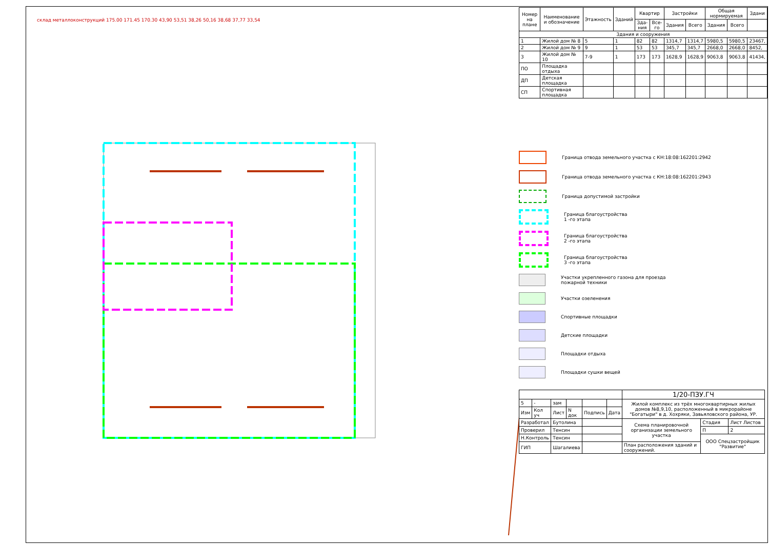склад металлоконструкций 175.00 171.45 170.30 43,90 53,51 38,26 50,16 38,68 37,77 33,54
| Номер на плане | Наименование и обозначение | Этажность | Зданий | Квартир | | Застройки | | Общая нормируемая | | Здани |
| --- | --- | --- | --- | --- | --- | --- | --- | --- | --- | --- |
| | | | | Зда-ния | Все-го | Здания | Всего | Здания | Всего | |
| Здания и сооружения | | | | | | | | | | |
| 1 | Жилой дом № 8 | 5 | 1 | 82 | 82 | 1314,7 | 1314,7 | 5980,5 | 5980,5 | 23467, |
| 2 | Жилой дом № 9 | 9 | 1 | 53 | 53 | 345,7 | 345,7 | 2668,0 | 2668,0 | 8452, |
| 3 | Жилой дом № 10 | 7-9 | 1 | 173 | 173 | 1628,9 | 1628,9 | 9063,8 | 9063,8 | 41434, |
| ПО | Площадка отдыха | | | | | | | | | |
| ДП | Детская площадка | | | | | | | | | |
| СП | Спортивная площадка | | | | | | | | | |
Граница отвода земельного участка с КН:18:08:162201:2942
Граница отвода земельного участка с КН:18:08:162201:2943
Граница допустимой застройки
Граница благоустройства
1 -го этапа
Граница благоустройства
2 -го этапа
Граница благоустройства
3 -го этапа
Участки укрепленного газона для проезда
пожарной техники
Участки озеленения
Спортивные площадки
Детские площадки
Площадки отдыха
Площадки сушки вещей
| | | | | | | 1/20-ПЗУ.ГЧ | | |
| 5 | - | зам | | | | Жилой комплекс из трёх многоквартирных жилых домов №8,9,10, расположенный в микрорайоне "Богатыри" в д. Хохряки, Завьяловского района, УР. | | |
| Изм | Кол уч | Лист | N док | Подпись | Дата | | | |
| Разработал | | Бутолина | | | | Схема планировочной организации земельного участка | Стадия | Лист Листов |
| Проверил | | Тенсин | | | | | П | 2 |
| Н.Контроль | | Тенсин | | | | | ООО Спецзастройщик "Развитие" | |
| ГИП | | Шагалиева | | | | План расположения зданий и сооружений. | | |